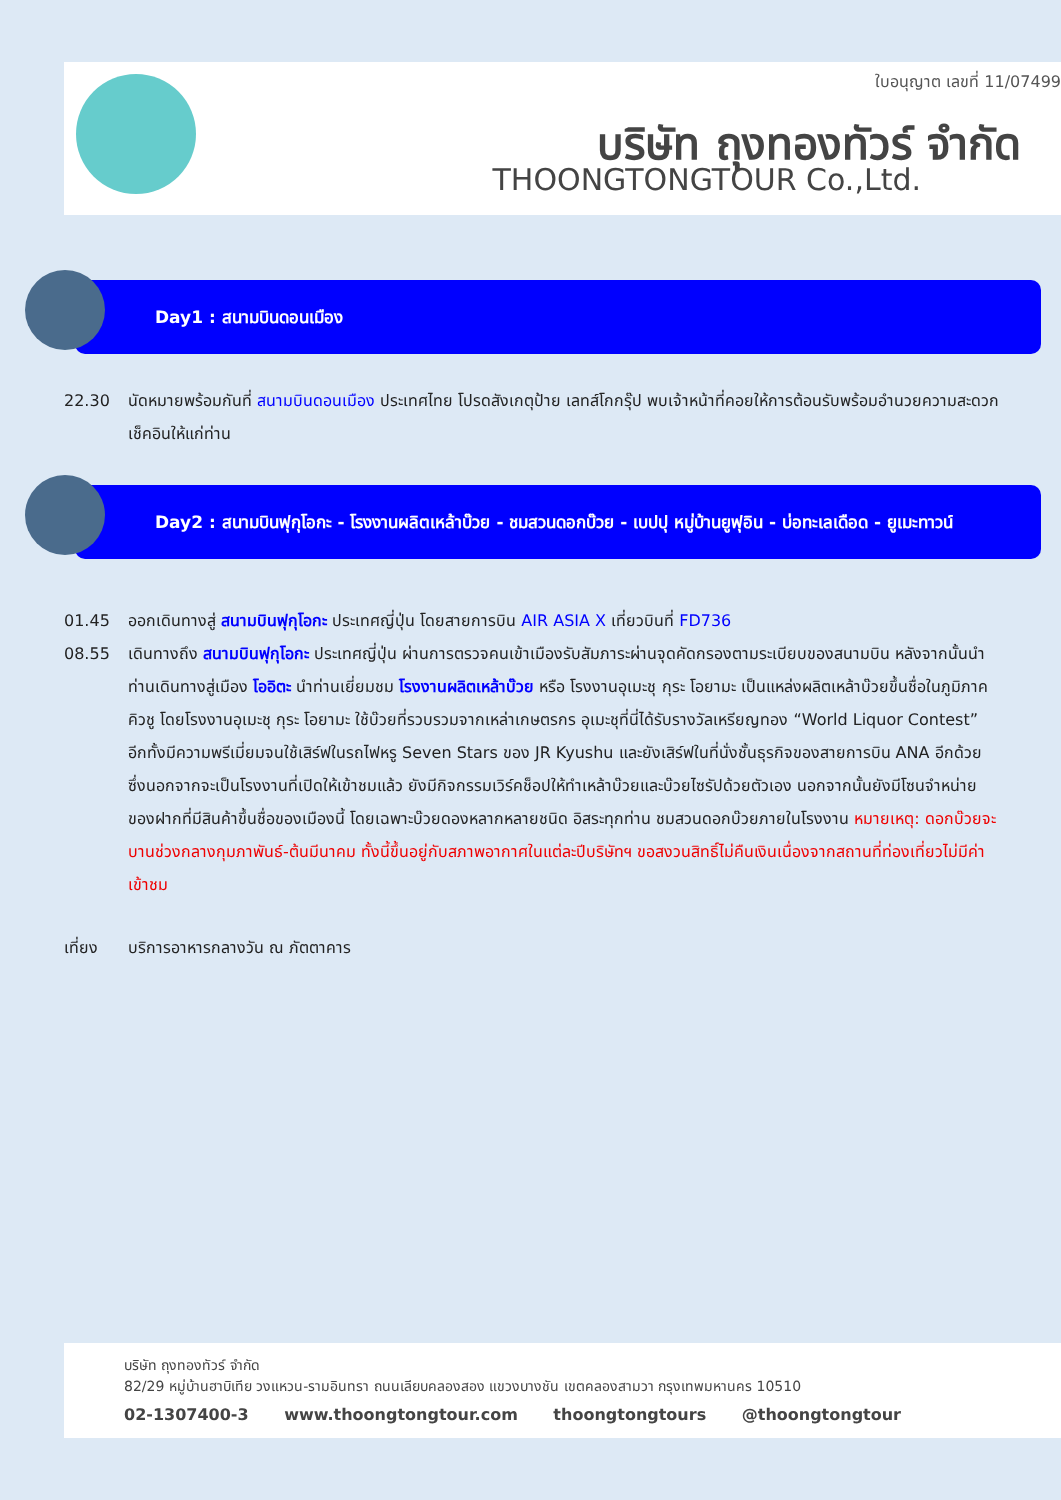ใบอนุญาต เลขที่ 11/07499
บริษัท ถุงทองทัวร์ จำกัด
THOONGTONGTOUR Co.,Ltd.
Day1 : สนามบินดอนเมือง
22.30 นัดหมายพร้อมกันที่ สนามบินดอนเมือง ประเทศไทย โปรดสังเกตุป้าย เลทส์โกกรุ๊ป พบเจ้าหน้าที่คอยให้การต้อนรับพร้อมอำนวยความสะดวกเช็คอินให้แก่ท่าน
Day2 : สนามบินฟุกุโอกะ - โรงงานผลิตเหล้าบ๊วย - ชมสวนดอกบ๊วย - เบปปุ หมู่บ้านยูฟุอิน - บ่อทะเลเดือด - ยูเมะทาวน์
01.45 ออกเดินทางสู่ สนามบินฟุกุโอกะ ประเทศญี่ปุ่น โดยสายการบิน AIR ASIA X เที่ยวบินที่ FD736
08.55 เดินทางถึง สนามบินฟุกุโอกะ ประเทศญี่ปุ่น ผ่านการตรวจคนเข้าเมืองรับสัมภาระผ่านจุดคัดกรองตามระเบียบของสนามบิน หลังจากนั้นนำท่านเดินทางสู่เมือง โออิตะ นำท่านเยี่ยมชม โรงงานผลิตเหล้าบ๊วย หรือ โรงงานอุเมะชุ กุระ โอยามะ เป็นแหล่งผลิตเหล้าบ๊วยขึ้นชื่อในภูมิภาคคิวชู โดยโรงงานอุเมะชุ กุระ โอยามะ ใช้บ๊วยที่รวบรวมจากเหล่าเกษตรกร อุเมะชุที่นี่ได้รับรางวัลเหรียญทอง “World Liquor Contest” อีกทั้งมีความพรีเมี่ยมจนใช้เสิร์ฟในรถไฟหรู Seven Stars ของ JR Kyushu และยังเสิร์ฟในที่นั่งชั้นธุรกิจของสายการบิน ANA อีกด้วย ซึ่งนอกจากจะเป็นโรงงานที่เปิดให้เข้าชมแล้ว ยังมีกิจกรรมเวิร์คช็อปให้ทำเหล้าบ๊วยและบ๊วยไซรัปด้วยตัวเอง นอกจากนั้นยังมีโซนจำหน่ายของฝากที่มีสินค้าขึ้นชื่อของเมืองนี้ โดยเฉพาะบ๊วยดองหลากหลายชนิด อิสระทุกท่าน ชมสวนดอกบ๊วยภายในโรงงาน หมายเหตุ: ดอกบ๊วยจะบานช่วงกลางกุมภาพันธ์-ต้นมีนาคม ทั้งนี้ขึ้นอยู่กับสภาพอากาศในแต่ละปีบริษัทฯ ขอสงวนสิทธิ์ไม่คืนเงินเนื่องจากสถานที่ท่องเที่ยวไม่มีค่าเข้าชม
เที่ยง บริการอาหารกลางวัน ณ ภัตตาคาร
บริษัท ถุงทองทัวร์ จำกัด
82/29 หมู่บ้านฮาบิเทีย วงแหวน-รามอินทรา ถนนเลียบคลองสอง แขวงบางชัน เขตคลองสามวา กรุงเทพมหานคร 10510
02-1307400-3 www.thoongtongtour.com thoongtongtours @thoongtongtour